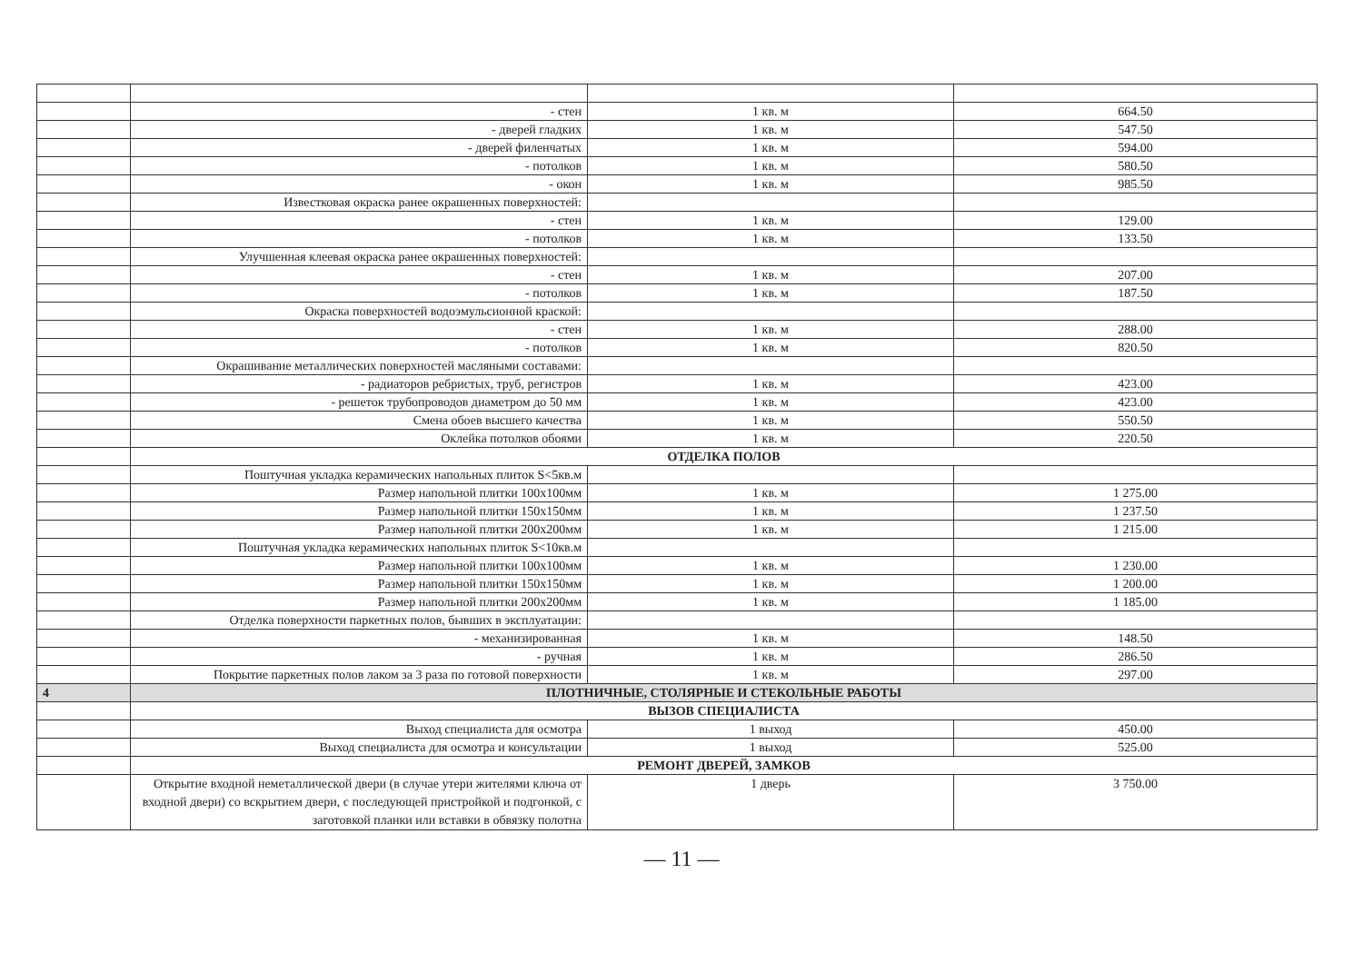| | - стен | 1 кв. м | 664.50 |
| | - дверей гладких | 1 кв. м | 547.50 |
| | - дверей филенчатых | 1 кв. м | 594.00 |
| | - потолков | 1 кв. м | 580.50 |
| | - окон | 1 кв. м | 985.50 |
| | Известковая окраска ранее окрашенных поверхностей: | | |
| | - стен | 1 кв. м | 129.00 |
| | - потолков | 1 кв. м | 133.50 |
| | Улучшенная клеевая окраска ранее окрашенных поверхностей: | | |
| | - стен | 1 кв. м | 207.00 |
| | - потолков | 1 кв. м | 187.50 |
| | Окраска поверхностей водоэмульсионной краской: | | |
| | - стен | 1 кв. м | 288.00 |
| | - потолков | 1 кв. м | 820.50 |
| | Окрашивание металлических поверхностей масляными составами: | | |
| | - радиаторов ребристых, труб, регистров | 1 кв. м | 423.00 |
| | - решеток трубопроводов диаметром до 50 мм | 1 кв. м | 423.00 |
| | Смена обоев высшего качества | 1 кв. м | 550.50 |
| | Оклейка потолков обоями | 1 кв. м | 220.50 |
| | ОТДЕЛКА ПОЛОВ | | |
| | Поштучная укладка керамических напольных плиток S<5кв.м | | |
| | Размер напольной плитки 100x100мм | 1 кв. м | 1 275.00 |
| | Размер напольной плитки 150x150мм | 1 кв. м | 1 237.50 |
| | Размер напольной плитки 200x200мм | 1 кв. м | 1 215.00 |
| | Поштучная укладка керамических напольных плиток S<10кв.м | | |
| | Размер напольной плитки 100x100мм | 1 кв. м | 1 230.00 |
| | Размер напольной плитки 150x150мм | 1 кв. м | 1 200.00 |
| | Размер напольной плитки 200x200мм | 1 кв. м | 1 185.00 |
| | Отделка поверхности паркетных полов, бывших в эксплуатации: | | |
| | - механизированная | 1 кв. м | 148.50 |
| | - ручная | 1 кв. м | 286.50 |
| | Покрытие паркетных полов лаком за 3 раза по готовой поверхности | 1 кв. м | 297.00 |
| 4 | ПЛОТНИЧНЫЕ, СТОЛЯРНЫЕ И СТЕКОЛЬНЫЕ РАБОТЫ | | |
| | ВЫЗОВ СПЕЦИАЛИСТА | | |
| | Выход специалиста для осмотра | 1 выход | 450.00 |
| | Выход специалиста для осмотра и консультации | 1 выход | 525.00 |
| | РЕМОНТ ДВЕРЕЙ, ЗАМКОВ | | |
| | Открытие входной неметаллической двери (в случае утери жителями ключа от входной двери) со вскрытием двери, с последующей пристройкой и подгонкой, с заготовкой планки или вставки в обвязку полотна | 1 дверь | 3 750.00 |
— 11 —